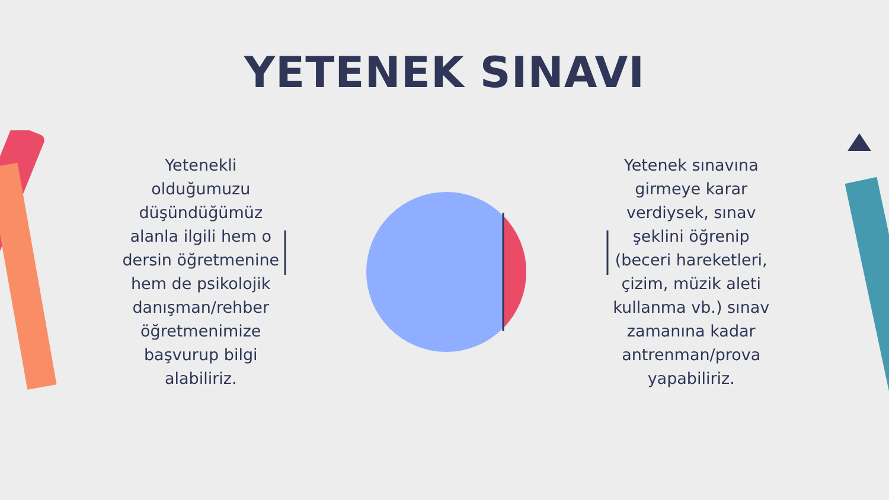YETENEK SINAVI
Yetenekli olduğumuzu düşündüğümüz alanla ilgili hem o dersin öğretmenine hem de psikolojik danışman/rehber öğretmenimize başvurup bilgi alabiliriz.
Yetenek sınavına girmeye karar verdiysek, sınav şeklini öğrenip (beceri hareketleri, çizim, müzik aleti kullanma vb.) sınav zamanına kadar antrenman/prova yapabiliriz.